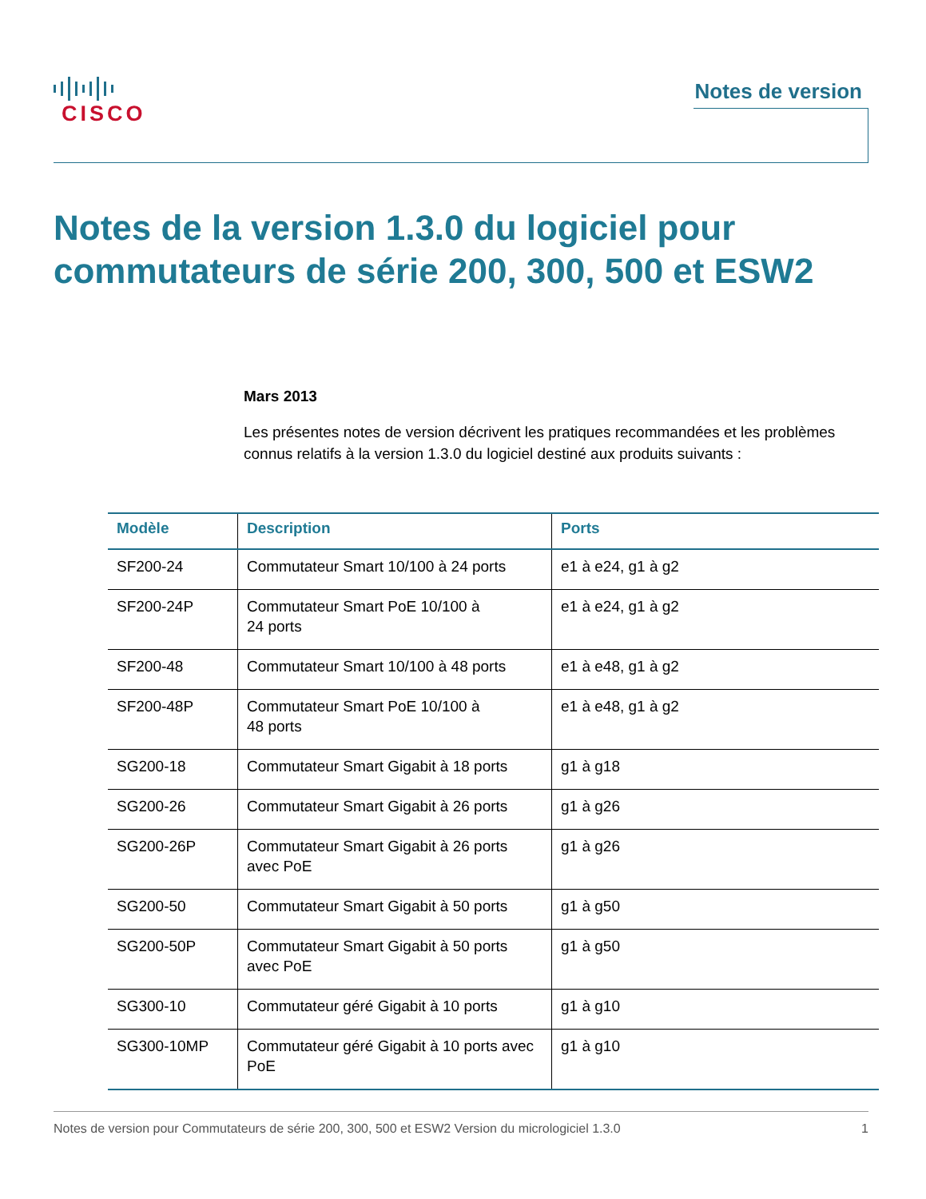CISCO Notes de version
Notes de la version 1.3.0 du logiciel pour commutateurs de série 200, 300, 500 et ESW2
Mars 2013
Les présentes notes de version décrivent les pratiques recommandées et les problèmes connus relatifs à la version 1.3.0 du logiciel destiné aux produits suivants :
| Modèle | Description | Ports |
| --- | --- | --- |
| SF200-24 | Commutateur Smart 10/100 à 24 ports | e1 à e24, g1 à g2 |
| SF200-24P | Commutateur Smart PoE 10/100 à 24 ports | e1 à e24, g1 à g2 |
| SF200-48 | Commutateur Smart 10/100 à 48 ports | e1 à e48, g1 à g2 |
| SF200-48P | Commutateur Smart PoE 10/100 à 48 ports | e1 à e48, g1 à g2 |
| SG200-18 | Commutateur Smart Gigabit à 18 ports | g1 à g18 |
| SG200-26 | Commutateur Smart Gigabit à 26 ports | g1 à g26 |
| SG200-26P | Commutateur Smart Gigabit à 26 ports avec PoE | g1 à g26 |
| SG200-50 | Commutateur Smart Gigabit à 50 ports | g1 à g50 |
| SG200-50P | Commutateur Smart Gigabit à 50 ports avec PoE | g1 à g50 |
| SG300-10 | Commutateur géré Gigabit à 10 ports | g1 à g10 |
| SG300-10MP | Commutateur géré Gigabit à 10 ports avec PoE | g1 à g10 |
Notes de version pour Commutateurs de série 200, 300, 500 et ESW2 Version du micrologiciel 1.3.0 1